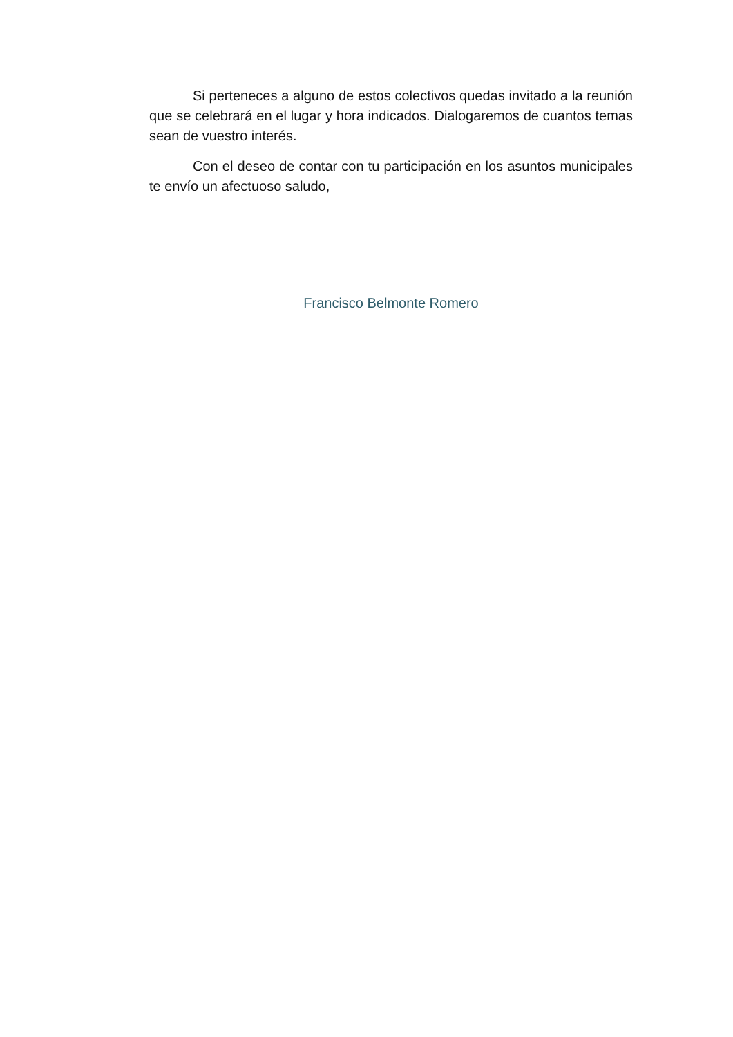Si perteneces a alguno de estos colectivos quedas invitado a la reunión que se celebrará en el lugar y hora indicados. Dialogaremos de cuantos temas sean de vuestro interés.
Con el deseo de contar con tu participación en los asuntos municipales te envío un afectuoso saludo,
Francisco Belmonte Romero